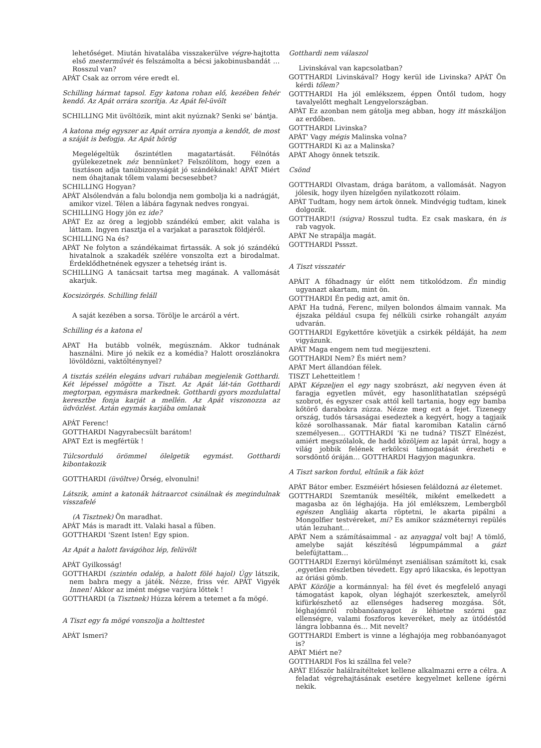lehetőséget. Miután hivatalába visszakerülve végre-hajtotta első mesterművét és felszámolta a bécsi jakobinusbandát … Rosszul van?
APÁT Csak az orrom vére eredt el.
Schilling hármat tapsol. Egy katona rohan elő, kezében fehér kendő. Az Apát orrára szorítja. Az Apát fel-üvölt
SCHILLING Mit üvöltözik, mint akit nyúznak? Senki se' bántja.
A katona még egyszer az Apát orrára nyomja a kendőt, de most a száját is befogja. Az Apát hörög
Megelégeltük őszintétlen magatartását. Félnótás gyülekezetnek néz bennünket? Felszólítom, hogy ezen a tisztáson adja tanúbizonyságát jó szándékának! APÁT Miért nem óhajtanak tőlem valami becsesebbet?
SCHILLING Hogyan?
APÁT Alsólendván a falu bolondja nem gombolja ki a nadrágját, amikor vizel. Télen a lábára fagynak nedves rongyai.
SCHILLING Hogy jön ez ide?
APÁT Ez az öreg a legjobb szándékú ember, akit valaha is láttam. Ingyen riasztja el a varjakat a parasztok földjéről.
SCHILLING Na és?
APÁT Ne folyton a szándékaimat firtassák. A sok jó szándékú hivatalnok a szakadék szélére vonszolta ezt a birodalmat. Érdeklődhetnének egyszer a tehetség iránt is.
SCHILLING A tanácsait tartsa meg magának. A vallomását akarjuk.
Kocsizörgés. Schilling feláll
A saját kezében a sorsa. Törölje le arcáról a vért.
Schilling és a katona el
APAT Ha butább volnék, megúsznám. Akkor tudnának használni. Mire jó nekik ez a komédia? Halott oroszlánokra lövöldözni, vaktöltény­nyel?
A tisztás szélén elegáns udvari ruhában megjelenik Gotthardi. Két lépéssel mögötte a Tiszt. Az Apát lát-tán Gotthardi megtorpan, egymásra markednek. Gotthardi gyors mozdulattal keresztbe fonja karját a mellén. Az Apát viszonozza az üdvözlést. Aztán egymás karjába omlanak
APÁT Ferenc!
GOTTHARDI Nagyrabecsült barátom!
APAT Ezt is megfértük !
Túlcsorduló örömmel ölelgetik egymást. Gotthardi kibontakozik
GOTTHARDI (üvöltve) Örség, elvonulni!
Látszik, amint a katonák hátraarcot csinálnak és megindulnak visszafelé
(A Tisztnek) Ön maradhat.
APÁT Más is maradt itt. Valaki hasal a fűben.
GOTTHARDI 'Szent Isten! Egy spion.
Az Apát a halott favágóhoz lép, felüvölt
APÁT Gyilkosság!
GOTTHARDI (szintén odalép, a halott fölé hajol) Úgy látszik, nem babra megy a játék. Nézze, friss vér. APÁT Vigyék Innen! Akkor az imént mégse varjúra lőttek !
GOTTHARDI (a Tisztnek) Húzza kérem a tetemet a fa mögé.
A Tiszt egy fa mögé vonszolja a holttestet
APÁT Ismeri?
Gotthardi nem válaszol
Livinskával van kapcsolatban?
GOTTHARDI Livinskával? Hogy kerül ide Livinska? APÁT Ön kérdi tőlem?
GOTTHARDI Ha jól emlékszem, éppen Öntől tudom, hogy tavalyelőtt meghalt Lengyelországban.
APÁT Ez azonban nem gátolja meg abban, hogy itt mászkáljon az erdőben.
GOTTHARDI Livinska?
APÁT' Vagy mégis Malinska volna?
GOTTHARDI Ki az a Malinska?
APÁT Ahogy önnek tetszik.
Csönd
GOTTHARDI Olvastam, drága barátom, a vallomását. Nagyon jólesik, hogy ilyen hízelgően nyilatkozott rólaim.
APÁT Tudtam, hogy nem ártok önnek. Mindvégig tudtam, kinek dolgozik.
GOTTHARD!I (súgva) Rosszul tudta. Ez csak maskara, én is rab vagyok.
APÁT Ne strapálja magát.
GOTTHARDI Pssszt.
A Tiszt visszatér
APÁIT A főhadnagy úr előtt nem titkolódzom. Én mindig ugyanazt akartam, mint ön.
GOTTHARDI Én pedig azt, amit ön.
APÁT Ha tudná, Ferenc, milyen bolondos álmaim vannak. Ma éjszaka például csupa fej nélküli csirke rohangált anyám udvarán.
GOTTHARDI Egykettőre követjük a csirkék példáját, ha nem vigyázunk.
APÁT Maga engem nem tud megijeszteni.
GOTTHARDI Nem? És miért nem?
APÁT Mert állandóan félek.
TISZT Lehetteitlem !
APÁT Képzeljen el egy nagy szobrászt, aki negyven éven át faragja egyetlen művét, egy hasonlíthatatlan szépségű szobrot, és egyszer csak attól kell tartania, hogy egy bamba kőtörő darabokra zúzza. Nézze meg ezt a fejet. Tizenegy ország, tudós társaságai esedeztek a kegyért, hogy a tagjaik közé sorolhassanak. Már fiatal karomiban Katalin cárnő személyesen… GOTTHARDI 'Ki ne tudná? TISZT Elnézést, amiért megszólalok, de hadd közöljem az lapát úrral, hogy a világ jobbik felének erkölcsi támogatását érezheti e sorsdöntő óráján… GOTTHARDI Hagyjon magunkra.
A Tiszt sarkon fordul, eltűnik a fák közt
APÁT Bátor ember. Eszméiért hősiesen feláldozná az életemet.
GOTTHARDI Szemtanúk mesélték, miként emelkedett a magasba az ön léghajója. Ha jól emlékszem, Lembergből egészen Angliáig akarta röptetni, le akarta pipálni a Mongolfier testvéreket, mi? Es amikor százméternyi repülés után lezuhant…
APÁT Nem a számításaimmal - az anyaggal volt baj! A tömlő, amelybe saját készítésű légpumpámmal a gázt belefújtattam…
GOTTHARDI Ezernyi körülményt zseniálisan számított ki, csak ,egyetlen részletben tévedett. Egy apró likacska, és lepottyan az óriási gömb.
APÁT Közölje a kormánnyal: ha fél évet és megfelelő anyagi támogatást kapok, olyan léghajót szerkesztek, amelyről kifürkészhető az ellenséges hadsereg mozgása. Sőt, léghajómról robbanóanyagot is léhietne szórni gaz ellenségre, valami foszforos keveréket, mely az ütődéstőd lángra lobbanna és… Mit nevelt?
GOTTHARDI Embert is vinne a léghajója meg robbanóanyagot is?
APÁT Miért ne?
GOTTHARDI Fos ki szállna fel vele?
APÁT Először halálraítélteket kellene alkalmazni erre a célra. A feladat végrehajtásának esetére kegyelmet kellene ígérni nekik.